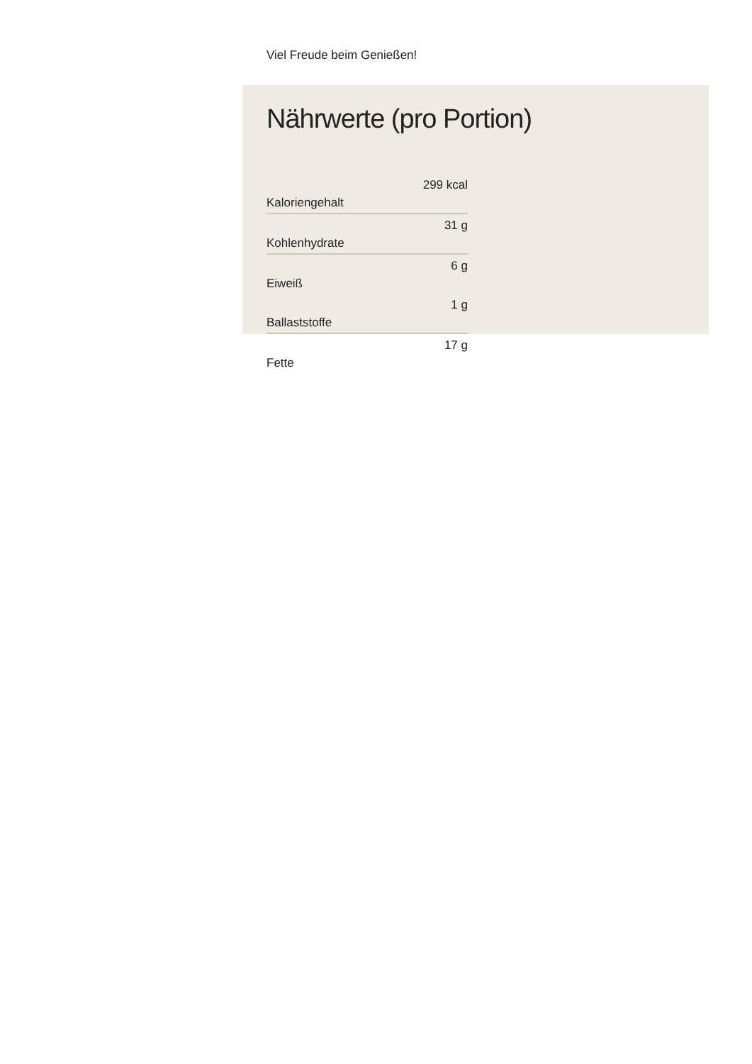Viel Freude beim Genießen!
Nährwerte (pro Portion)
| Kaloriengehalt | 299 kcal |
| Kohlenhydrate | 31 g |
| Eiweiß | 6 g |
| Ballaststoffe | 1 g |
| Fette | 17 g |